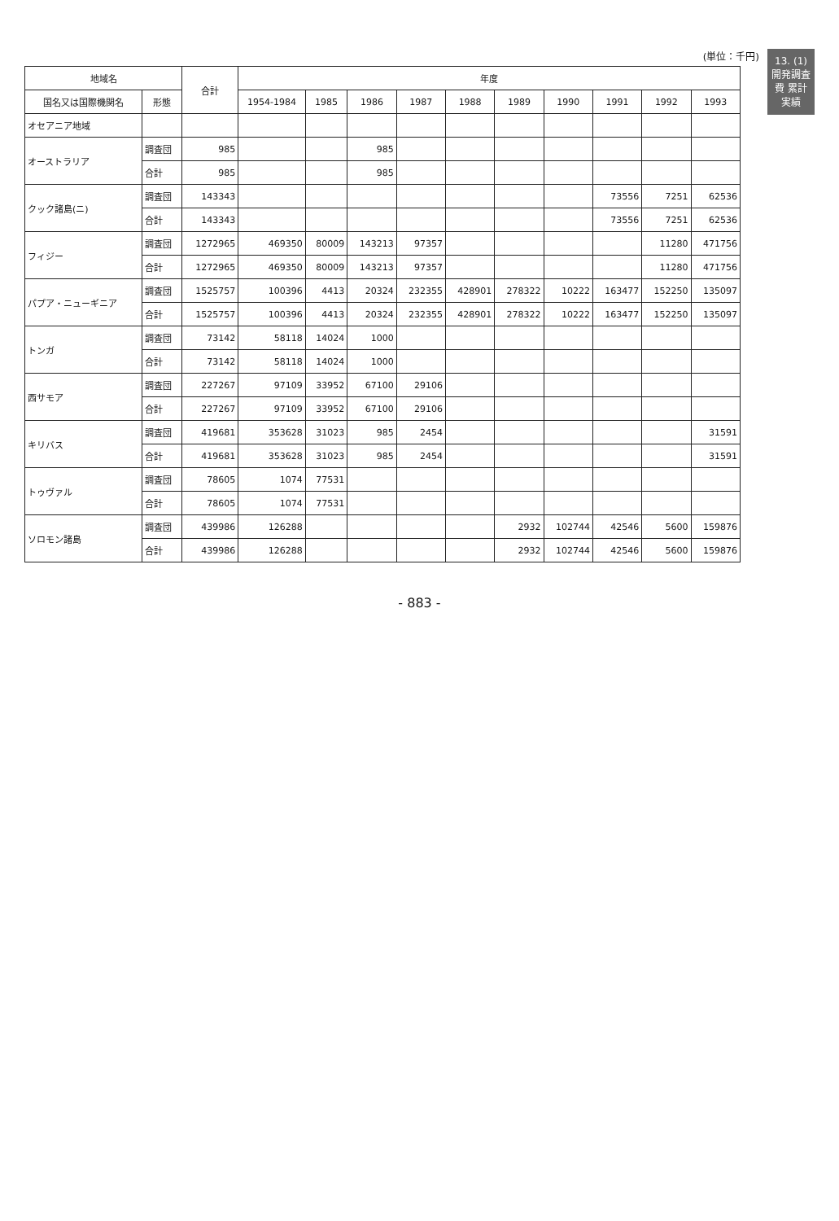13. (1)開発調査費 累計実績
(単位：千円)
| 地域名 | | 合計 | 年度 | | | | | | | | | |
| --- | --- | --- | --- | --- | --- | --- | --- | --- | --- | --- | --- | --- |
| 国名又は国際機関名 | 形態 | | 1954-1984 | 1985 | 1986 | 1987 | 1988 | 1989 | 1990 | 1991 | 1992 | 1993 |
| オセアニア地域 | | | | | | | | | | | | |
| オーストラリア | 調査団 | 985 | | | 985 | | | | | | | |
| | 合計 | 985 | | | 985 | | | | | | | |
| クック諸島(ニ) | 調査団 | 143343 | | | | | | | | 73556 | 7251 | 62536 |
| | 合計 | 143343 | | | | | | | | 73556 | 7251 | 62536 |
| フィジー | 調査団 | 1272965 | 469350 | 80009 | 143213 | 97357 | | | | | 11280 | 471756 |
| | 合計 | 1272965 | 469350 | 80009 | 143213 | 97357 | | | | | 11280 | 471756 |
| パプア・ニューギニア | 調査団 | 1525757 | 100396 | 4413 | 20324 | 232355 | 428901 | 278322 | 10222 | 163477 | 152250 | 135097 |
| | 合計 | 1525757 | 100396 | 4413 | 20324 | 232355 | 428901 | 278322 | 10222 | 163477 | 152250 | 135097 |
| トンガ | 調査団 | 73142 | 58118 | 14024 | 1000 | | | | | | | |
| | 合計 | 73142 | 58118 | 14024 | 1000 | | | | | | | |
| 西サモア | 調査団 | 227267 | 97109 | 33952 | 67100 | 29106 | | | | | | |
| | 合計 | 227267 | 97109 | 33952 | 67100 | 29106 | | | | | | |
| キリバス | 調査団 | 419681 | 353628 | 31023 | 985 | 2454 | | | | | | 31591 |
| | 合計 | 419681 | 353628 | 31023 | 985 | 2454 | | | | | | 31591 |
| トゥヴァル | 調査団 | 78605 | 1074 | 77531 | | | | | | | | |
| | 合計 | 78605 | 1074 | 77531 | | | | | | | | |
| ソロモン諸島 | 調査団 | 439986 | 126288 | | | | | 2932 | 102744 | 42546 | 5600 | 159876 |
| | 合計 | 439986 | 126288 | | | | | 2932 | 102744 | 42546 | 5600 | 159876 |
- 883 -